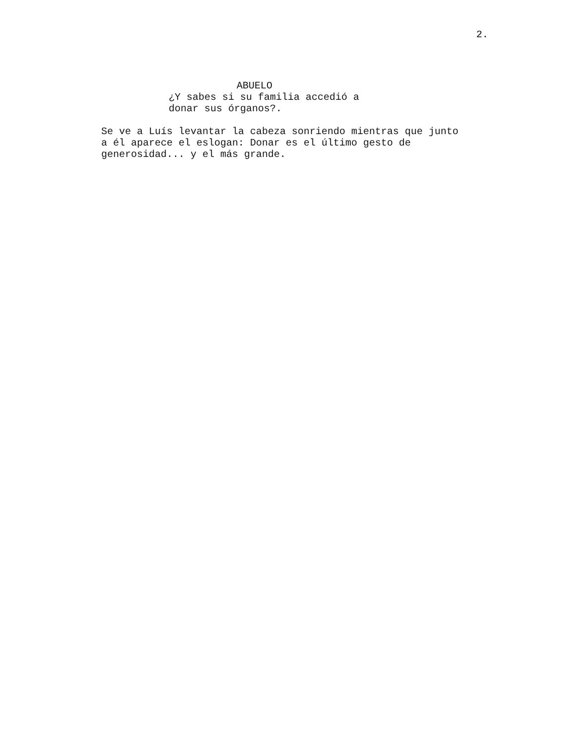2.
ABUELO
¿Y sabes si su familia accedió a donar sus órganos?.
Se ve a Luís levantar la cabeza sonriendo mientras que junto a él aparece el eslogan: Donar es el último gesto de generosidad... y el más grande.